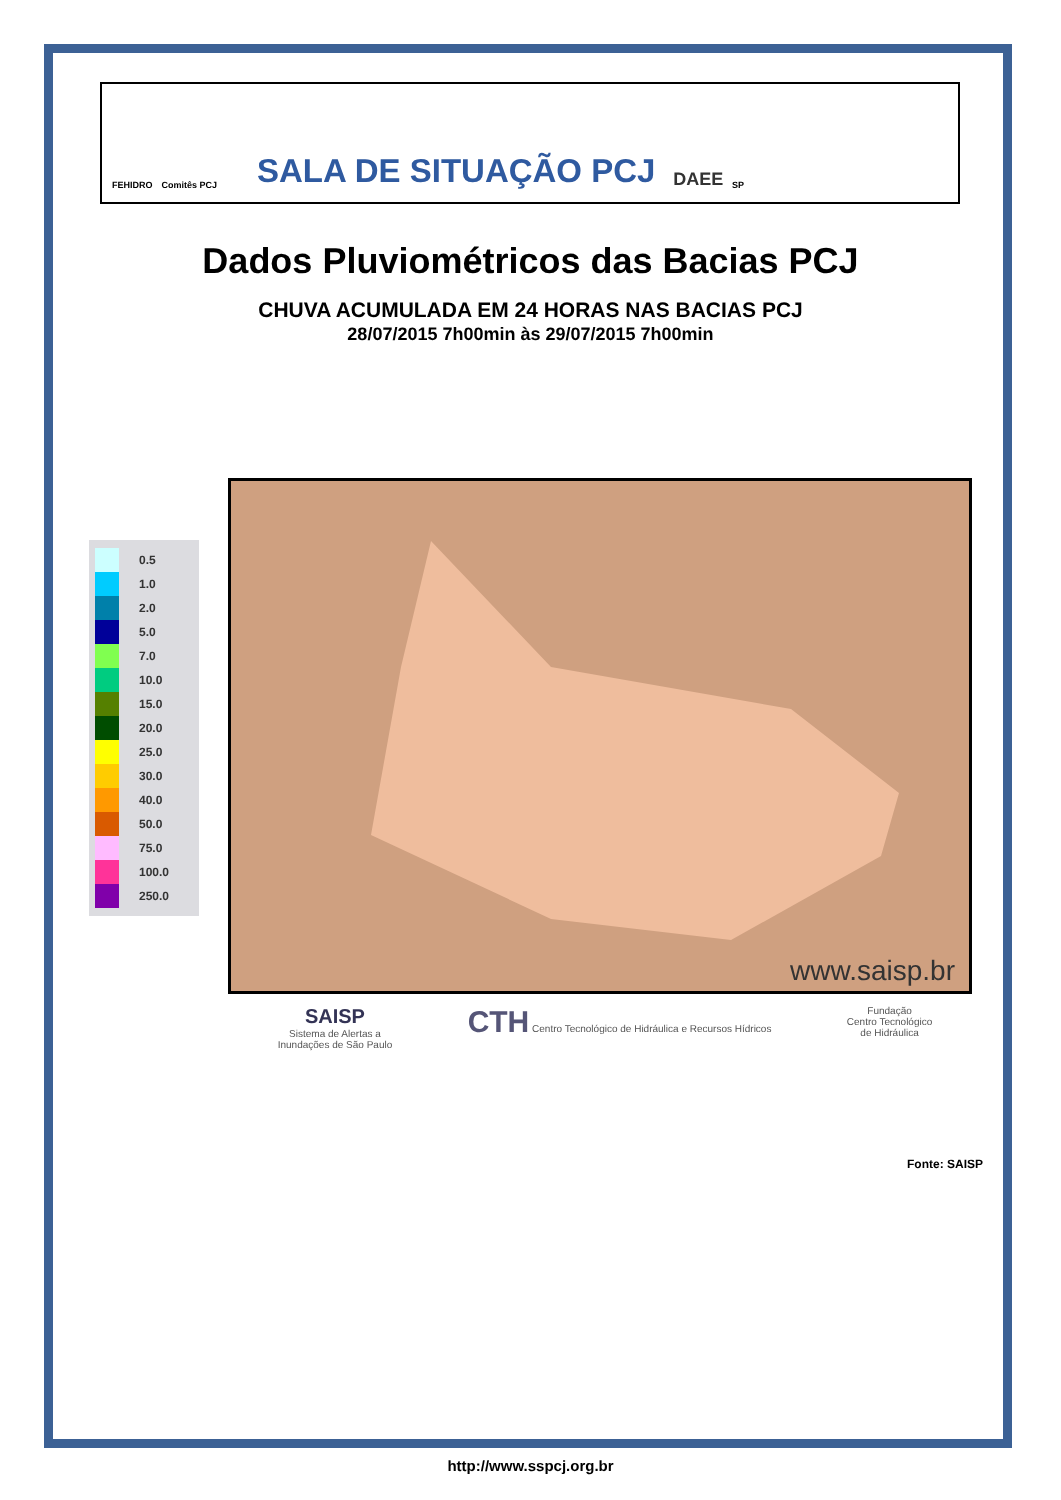FEHIDRO Comitês PCJ SALA DE SITUAÇÃO PCJ DAEE SP
Dados Pluviométricos das Bacias PCJ
CHUVA ACUMULADA EM 24 HORAS NAS BACIAS PCJ
28/07/2015 7h00min às 29/07/2015 7h00min
0.5
1.0
2.0
5.0
7.0
10.0
15.0
20.0
25.0
30.0
40.0
50.0
75.0
100.0
250.0
www.saisp.br
SAISP
Sistema de Alertas a
Inundações de São Paulo
CTH Centro Tecnológico de Hidráulica e Recursos Hídricos
Fundação
Centro Tecnológico
de Hidráulica
Fonte: SAISP
http://www.sspcj.org.br